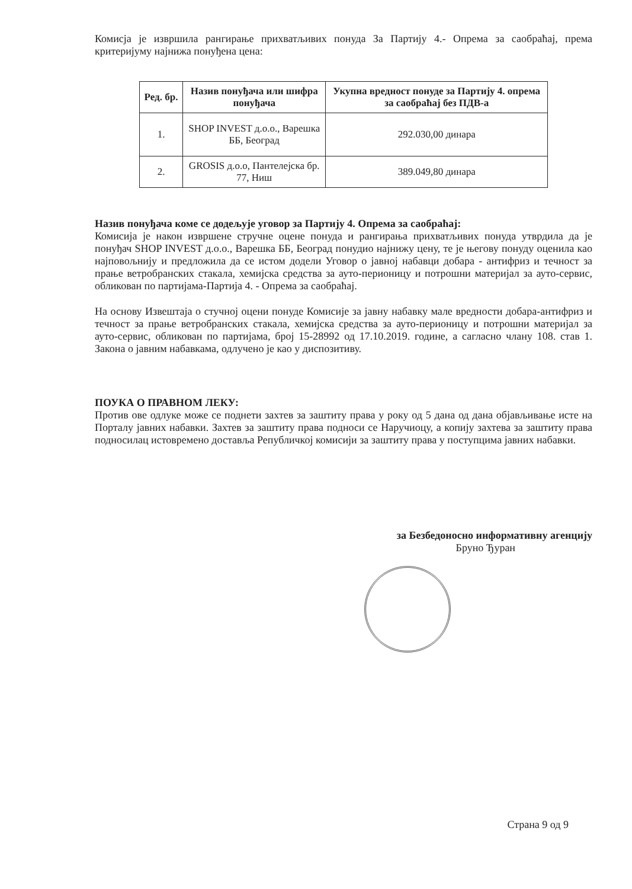Комисја је извршила рангирање прихватљивих понуда За Партију 4.- Опрема за саобраћај, према критеријуму најнижа понуђена цена:
| Ред. бр. | Назив понуђача или шифра понуђача | Укупна вредност понуде за Партију 4. опрема за саобраћај без ПДВ-а |
| --- | --- | --- |
| 1. | SHOP INVEST д.о.о., Варешка ББ, Београд | 292.030,00 динара |
| 2. | GROSIS д.о.о, Пантелејска бр. 77, Ниш | 389.049,80 динара |
Назив понуђача коме се додељује уговор за Партију 4. Опрема за саобраћај:
Комисија је након извршене стручне оцене понуда и рангирања прихватљивих понуда утврдила да је понуђач SHOP INVEST д.о.о., Варешка ББ, Београд понудио најнижу цену, те је његову понуду оценила као најповољнију и предложила да се истом додели Уговор о јавној набавци добара - антифриз и течност за прање ветробранских стакала, хемијска средства за ауто-перионицу и потрошни материјал за ауто-сервис, обликован по партијама-Партија 4. - Опрема за саобраћај.
На основу Извештаја о стучној оцени понуде Комисије за јавну набавку мале вредности добара-антифриз и течност за прање ветробранских стакала, хемијска средства за ауто-перионицу и потрошни материјал за ауто-сервис, обликован по партијама, број 15-28992 од 17.10.2019. године, а сагласно члану 108. став 1. Закона о јавним набавкама, одлучено је као у диспозитиву.
ПОУКА О ПРАВНОМ ЛЕКУ:
Против ове одлуке може се поднети захтев за заштиту права у року од 5 дана од дана објављивање исте на Порталу јавних набавки. Захтев за заштиту права подноси се Наручиоцу, а копију захтева за заштиту права подносилац истовремено доставља Републичкој комисији за заштиту права у поступцима јавних набавки.
за Безбедоносно информативну агенцију
Бруно Ђуран
Страна 9 од 9